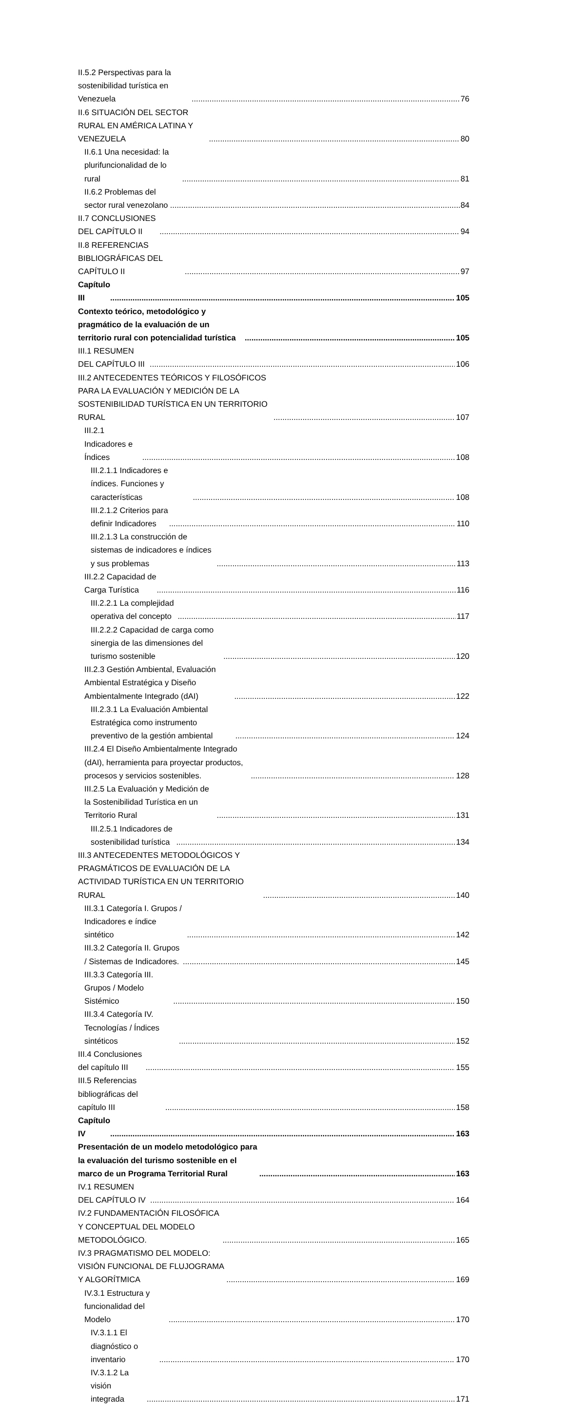II.5.2 Perspectivas para la sostenibilidad turística en Venezuela 76
II.6 SITUACIÓN DEL SECTOR RURAL EN AMÉRICA LATINA Y VENEZUELA 80
II.6.1 Una necesidad: la plurifuncionalidad de lo rural 81
II.6.2 Problemas del sector rural venezolano 84
II.7 CONCLUSIONES DEL CAPÍTULO II 94
II.8 REFERENCIAS BIBLIOGRÁFICAS DEL CAPÍTULO II 97
Capítulo III 105
Contexto teórico, metodológico y pragmático de la evaluación de un territorio rural con potencialidad turística 105
III.1 RESUMEN DEL CAPÍTULO III 106
III.2 ANTECEDENTES TEÓRICOS Y FILOSÓFICOS PARA LA EVALUACIÓN Y MEDICIÓN DE LA SOSTENIBILIDAD TURÍSTICA EN UN TERRITORIO RURAL 107
III.2.1 Indicadores e Índices 108
III.2.1.1 Indicadores e índices. Funciones y características 108
III.2.1.2 Criterios para definir Indicadores 110
III.2.1.3 La construcción de sistemas de indicadores e índices y sus problemas 113
III.2.2 Capacidad de Carga Turística 116
III.2.2.1 La complejidad operativa del concepto 117
III.2.2.2 Capacidad de carga como sinergia de las dimensiones del turismo sostenible 120
III.2.3 Gestión Ambiental, Evaluación Ambiental Estratégica y Diseño Ambientalmente Integrado (dAI) 122
III.2.3.1 La Evaluación Ambiental Estratégica como instrumento preventivo de la gestión ambiental 124
III.2.4 El Diseño Ambientalmente Integrado (dAI), herramienta para proyectar productos, procesos y servicios sostenibles. 128
III.2.5 La Evaluación y Medición de la Sostenibilidad Turística en un Territorio Rural 131
III.2.5.1 Indicadores de sostenibilidad turística 134
III.3 ANTECEDENTES METODOLÓGICOS Y PRAGMÁTICOS DE EVALUACIÓN DE LA ACTIVIDAD TURÍSTICA EN UN TERRITORIO RURAL 140
III.3.1 Categoría I. Grupos / Indicadores e índice sintético 142
III.3.2 Categoría II. Grupos / Sistemas de Indicadores. 145
III.3.3 Categoría III. Grupos / Modelo Sistémico 150
III.3.4 Categoría IV. Tecnologías / Índices sintéticos 152
III.4 Conclusiones del capítulo III 155
III.5 Referencias bibliográficas del capítulo III 158
Capítulo IV 163
Presentación de un modelo metodológico para la evaluación del turismo sostenible en el marco de un Programa Territorial Rural 163
IV.1 RESUMEN DEL CAPÍTULO IV 164
IV.2 FUNDAMENTACIÓN FILOSÓFICA Y CONCEPTUAL DEL MODELO METODOLÓGICO. 165
IV.3 PRAGMATISMO DEL MODELO: VISIÓN FUNCIONAL DE FLUJOGRAMA Y ALGORÍTMICA 169
IV.3.1 Estructura y funcionalidad del Modelo 170
IV.3.1.1 El diagnóstico o inventario 170
IV.3.1.2 La visión integrada 171